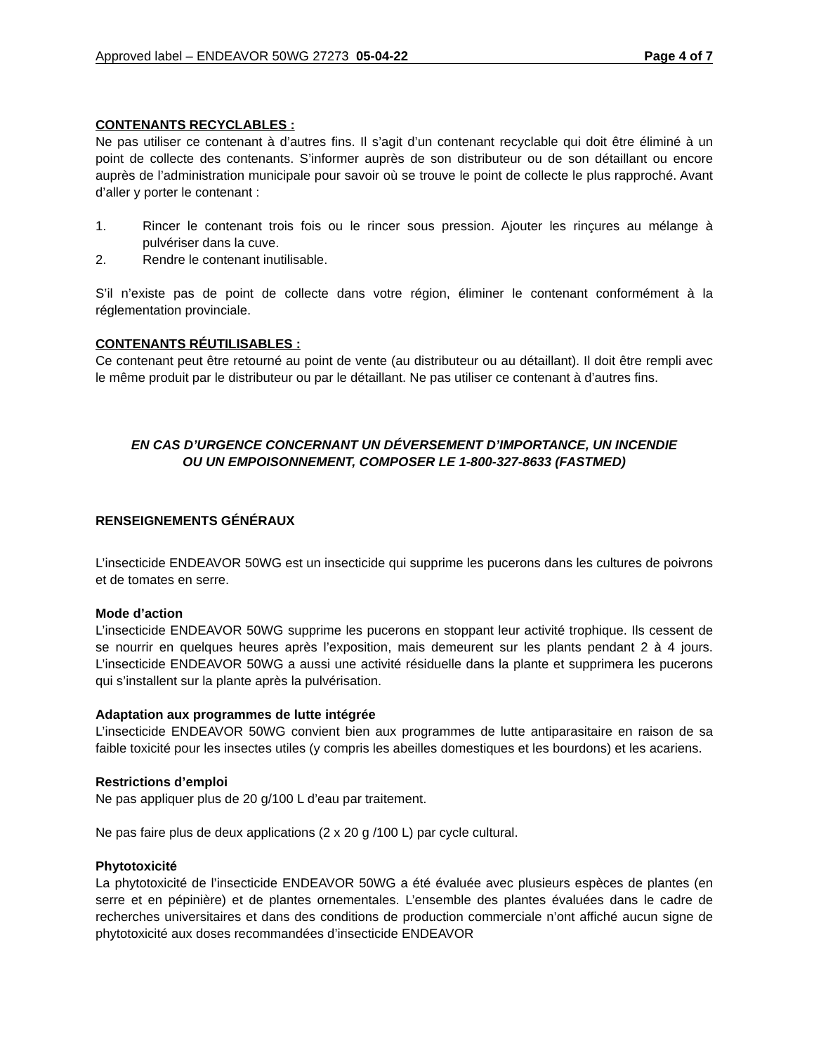Approved label – ENDEAVOR 50WG 27273 05-04-22 Page 4 of 7
CONTENANTS RECYCLABLES :
Ne pas utiliser ce contenant à d’autres fins. Il s’agit d’un contenant recyclable qui doit être éliminé à un point de collecte des contenants. S’informer auprès de son distributeur ou de son détaillant ou encore auprès de l’administration municipale pour savoir où se trouve le point de collecte le plus rapproché. Avant d’aller y porter le contenant :
1. Rincer le contenant trois fois ou le rincer sous pression. Ajouter les rinçures au mélange à pulvériser dans la cuve.
2. Rendre le contenant inutilisable.
S’il n’existe pas de point de collecte dans votre région, éliminer le contenant conformément à la réglementation provinciale.
CONTENANTS RÉUTILISABLES :
Ce contenant peut être retourné au point de vente (au distributeur ou au détaillant). Il doit être rempli avec le même produit par le distributeur ou par le détaillant. Ne pas utiliser ce contenant à d’autres fins.
EN CAS D’URGENCE CONCERNANT UN DÉVERSEMENT D’IMPORTANCE, UN INCENDIE
OU UN EMPOISONNEMENT, COMPOSER LE 1-800-327-8633 (FASTMED)
RENSEIGNEMENTS GÉNÉRAUX
L’insecticide ENDEAVOR 50WG est un insecticide qui supprime les pucerons dans les cultures de poivrons et de tomates en serre.
Mode d’action
L’insecticide ENDEAVOR 50WG supprime les pucerons en stoppant leur activité trophique. Ils cessent de se nourrir en quelques heures après l’exposition, mais demeurent sur les plants pendant 2 à 4 jours. L’insecticide ENDEAVOR 50WG a aussi une activité résiduelle dans la plante et supprimera les pucerons qui s’installent sur la plante après la pulvérisation.
Adaptation aux programmes de lutte intégrée
L’insecticide ENDEAVOR 50WG convient bien aux programmes de lutte antiparasitaire en raison de sa faible toxicité pour les insectes utiles (y compris les abeilles domestiques et les bourdons) et les acariens.
Restrictions d’emploi
Ne pas appliquer plus de 20 g/100 L d’eau par traitement.
Ne pas faire plus de deux applications (2 x 20 g /100 L) par cycle cultural.
Phytotoxicité
La phytotoxicité de l’insecticide ENDEAVOR 50WG a été évaluée avec plusieurs espèces de plantes (en serre et en pépinière) et de plantes ornementales. L’ensemble des plantes évaluées dans le cadre de recherches universitaires et dans des conditions de production commerciale n’ont affiché aucun signe de phytotoxicité aux doses recommandées d’insecticide ENDEAVOR